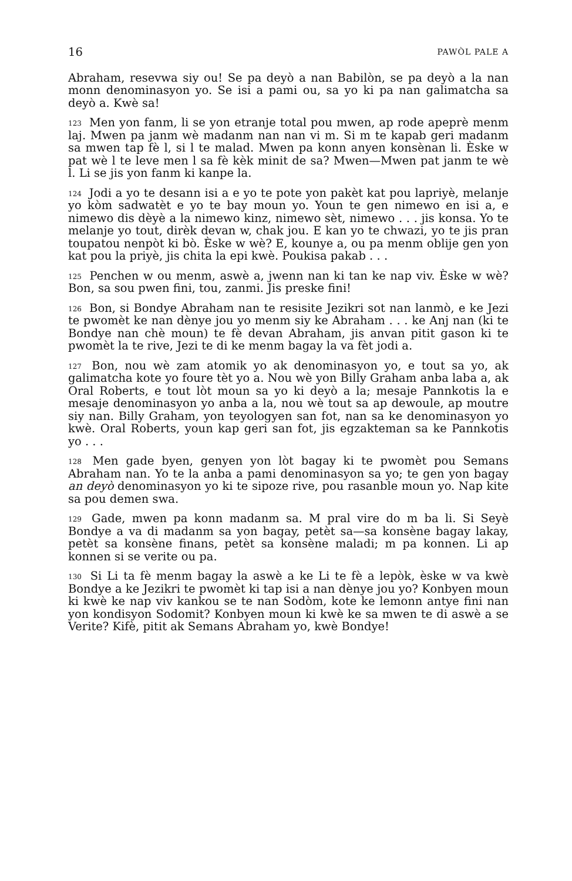16 PAWÒL PALE A
Abraham, resevwa siy ou! Se pa deyò a nan Babilòn, se pa deyò a la nan monn denominasyon yo. Se isi a pami ou, sa yo ki pa nan galimatcha sa deyò a. Kwè sa!
<sup>123</sup> Men yon fanm, li se yon etranje total pou mwen, ap rode apeprè menm laj. Mwen pa janm wè madanm nan nan vi m. Si m te kapab geri madanm sa mwen tap fè l, si l te malad. Mwen pa konn anyen konsènan li. Èske w pat wè l te leve men l sa fè kèk minit de sa? Mwen—Mwen pat janm te wè l. Li se jis yon fanm ki kanpe la.
<sup>124</sup> Jodi a yo te desann isi a e yo te pote yon pakèt kat pou lapriyè, melanje yo kòm sadwatèt e yo te bay moun yo. Youn te gen nimewo en isi a, e nimewo dis dèyè a la nimewo kinz, nimewo sèt, nimewo . . . jis konsa. Yo te melanje yo tout, dirèk devan w, chak jou. E kan yo te chwazi, yo te jis pran toupatou nenpòt ki bò. Èske w wè? E, kounye a, ou pa menm oblije gen yon kat pou la priyè, jis chita la epi kwè. Poukisa pakab . . .
<sup>125</sup> Penchen w ou menm, aswè a, jwenn nan ki tan ke nap viv. Èske w wè? Bon, sa sou pwen fini, tou, zanmi. Jis preske fini!
<sup>126</sup> Bon, si Bondye Abraham nan te resisite Jezikri sot nan lanmò, e ke Jezi te pwomèt ke nan dènye jou yo menm siy ke Abraham . . . ke Anj nan (ki te Bondye nan chè moun) te fè devan Abraham, jis anvan pitit gason ki te pwomèt la te rive, Jezi te di ke menm bagay la va fèt jodi a.
<sup>127</sup> Bon, nou wè zam atomik yo ak denominasyon yo, e tout sa yo, ak galimatcha kote yo foure tèt yo a. Nou wè yon Billy Graham anba laba a, ak Oral Roberts, e tout lòt moun sa yo ki deyò a la; mesaje Pannkotis la e mesaje denominasyon yo anba a la, nou wè tout sa ap dewoule, ap moutre siy nan. Billy Graham, yon teyologyen san fot, nan sa ke denominasyon yo kwè. Oral Roberts, youn kap geri san fot, jis egzakteman sa ke Pannkotis yo . . .
<sup>128</sup> Men gade byen, genyen yon lòt bagay ki te pwomèt pou Semans Abraham nan. Yo te la anba a pami denominasyon sa yo; te gen yon bagay an deyò denominasyon yo ki te sipoze rive, pou rasanble moun yo. Nap kite sa pou demen swa.
<sup>129</sup> Gade, mwen pa konn madanm sa. M pral vire do m ba li. Si Seyè Bondye a va di madanm sa yon bagay, petèt sa—sa konsène bagay lakay, petèt sa konsène finans, petèt sa konsène maladi; m pa konnen. Li ap konnen si se verite ou pa.
<sup>130</sup> Si Li ta fè menm bagay la aswè a ke Li te fè a lepòk, èske w va kwè Bondye a ke Jezikri te pwomèt ki tap isi a nan dènye jou yo? Konbyen moun ki kwè ke nap viv kankou se te nan Sodòm, kote ke lemonn antye fini nan yon kondisyon Sodomit? Konbyen moun ki kwè ke sa mwen te di aswè a se Verite? Kifè, pitit ak Semans Abraham yo, kwè Bondye!